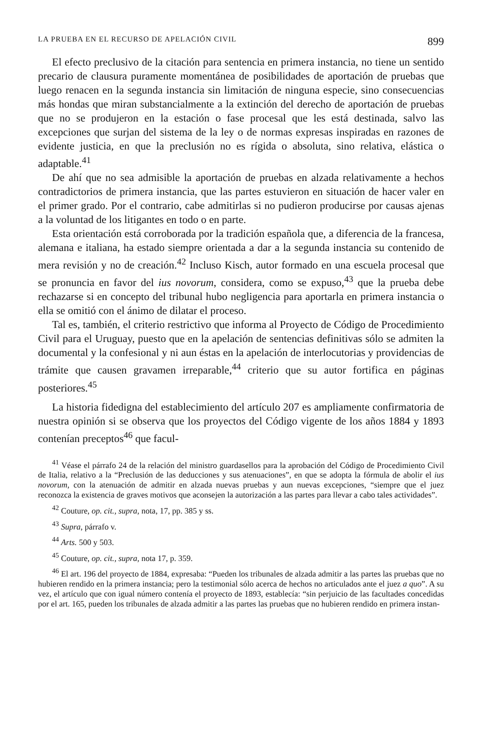LA PRUEBA EN EL RECURSO DE APELACIÓN CIVIL 899
El efecto preclusivo de la citación para sentencia en primera instancia, no tiene un sentido precario de clausura puramente momentánea de posibilidades de aportación de pruebas que luego renacen en la segunda instancia sin limitación de ninguna especie, sino consecuencias más hondas que miran substancialmente a la extinción del derecho de aportación de pruebas que no se produjeron en la estación o fase procesal que les está destinada, salvo las excepciones que surjan del sistema de la ley o de normas expresas inspiradas en razones de evidente justicia, en que la preclusión no es rígida o absoluta, sino relativa, elástica o adaptable.<sup>41</sup>
De ahí que no sea admisible la aportación de pruebas en alzada relativamente a hechos contradictorios de primera instancia, que las partes estuvieron en situación de hacer valer en el primer grado. Por el contrario, cabe admitirlas si no pudieron producirse por causas ajenas a la voluntad de los litigantes en todo o en parte.
Esta orientación está corroborada por la tradición española que, a diferencia de la francesa, alemana e italiana, ha estado siempre orientada a dar a la segunda instancia su contenido de mera revisión y no de creación.<sup>42</sup> Incluso Kisch, autor formado en una escuela procesal que se pronuncia en favor del ius novorum, considera, como se expuso,<sup>43</sup> que la prueba debe rechazarse si en concepto del tribunal hubo negligencia para aportarla en primera instancia o ella se omitió con el ánimo de dilatar el proceso.
Tal es, también, el criterio restrictivo que informa al Proyecto de Código de Procedimiento Civil para el Uruguay, puesto que en la apelación de sentencias definitivas sólo se admiten la documental y la confesional y ni aun éstas en la apelación de interlocutorias y providencias de trámite que causen gravamen irreparable,<sup>44</sup> criterio que su autor fortifica en páginas posteriores.<sup>45</sup>
La historia fidedigna del establecimiento del artículo 207 es ampliamente confirmatoria de nuestra opinión si se observa que los proyectos del Código vigente de los años 1884 y 1893 contenían preceptos<sup>46</sup> que facul-
<sup>41</sup> Véase el párrafo 24 de la relación del ministro guardasellos para la aprobación del Código de Procedimiento Civil de Italia, relativo a la “Preclusión de las deducciones y sus atenuaciones”, en que se adopta la fórmula de abolir el ius novorum, con la atenuación de admitir en alzada nuevas pruebas y aun nuevas excepciones, “siempre que el juez reconozca la existencia de graves motivos que aconsejen la autorización a las partes para llevar a cabo tales actividades”.
<sup>42</sup> Couture, op. cit., supra, nota, 17, pp. 385 y ss.
<sup>43</sup> Supra, párrafo v.
<sup>44</sup> Arts. 500 y 503.
<sup>45</sup> Couture, op. cit., supra, nota 17, p. 359.
<sup>46</sup> El art. 196 del proyecto de 1884, expresaba: “Pueden los tribunales de alzada admitir a las partes las pruebas que no hubieren rendido en la primera instancia; pero la testimonial sólo acerca de hechos no articulados ante el juez a quo”. A su vez, el artículo que con igual número contenía el proyecto de 1893, establecía: “sin perjuicio de las facultades concedidas por el art. 165, pueden los tribunales de alzada admitir a las partes las pruebas que no hubieren rendido en primera instan-